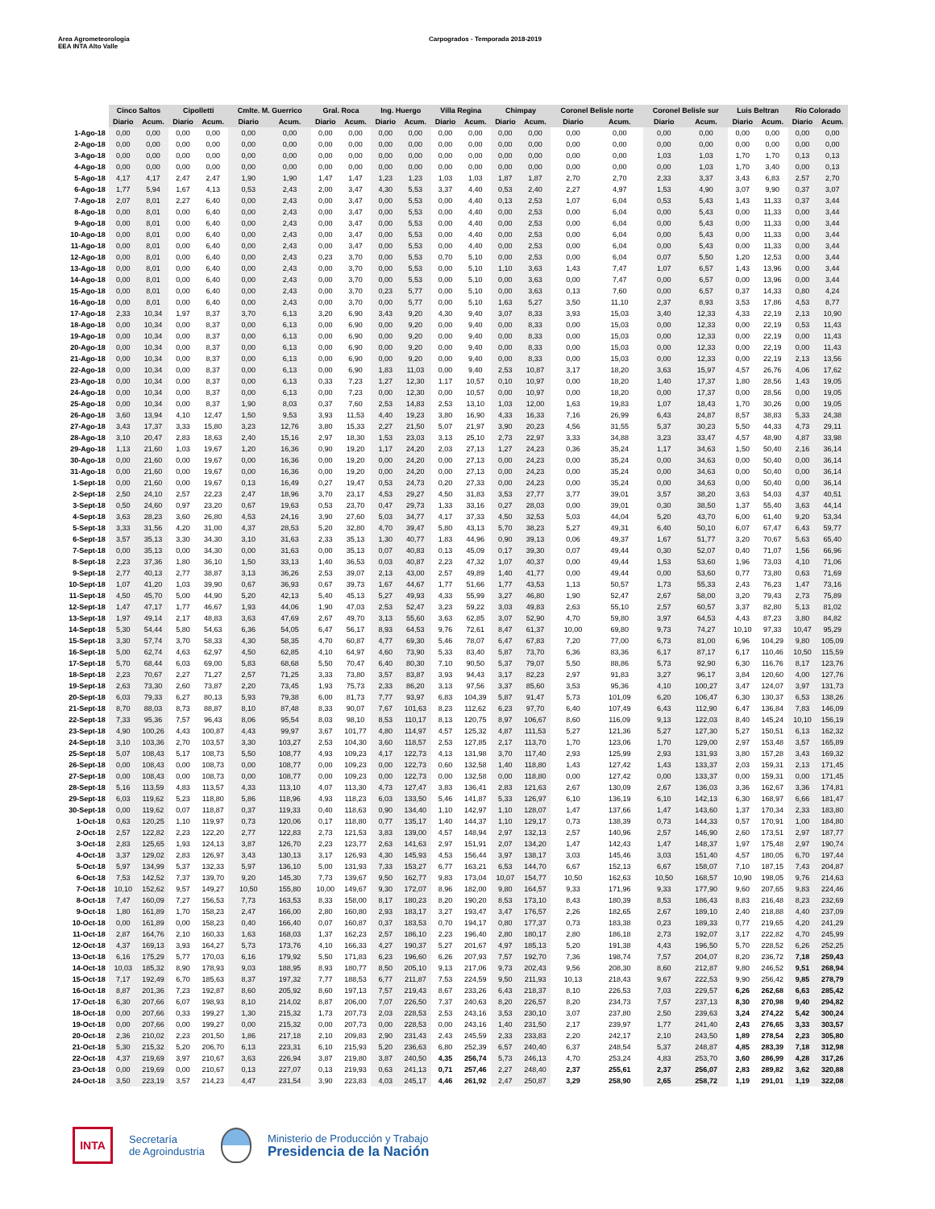Area Agrometeorologia
EEA INTA Alto Valle
Carpogrados - Temporada 2018-2019
| | Cinco Saltos | | Cipolletti | | Cmlte. M. Guerrico | | Gral. Roca | | Ing. Huergo | | Villa Regina | | Chimpay | | Coronel Belisle norte | | Coronel Belisle sur | | Luis Beltran | | Río Colorado | |
| --- | --- | --- | --- | --- | --- | --- | --- | --- | --- | --- | --- | --- | --- | --- | --- | --- | --- | --- | --- | --- | --- | --- |
| | Diario | Acum. | Diario | Acum. | Diario | Acum. | Diario | Acum. | Diario | Acum. | Diario | Acum. | Diario | Acum. | Diario | Acum. | Diario | Acum. | Diario | Acum. | Diario | Acum. |
| 1-Ago-18 | 0,00 | 0,00 | 0,00 | 0,00 | 0,00 | 0,00 | 0,00 | 0,00 | 0,00 | 0,00 | 0,00 | 0,00 | 0,00 | 0,00 | 0,00 | 0,00 | 0,00 | 0,00 | 0,00 | 0,00 | 0,00 | 0,00 |
| 2-Ago-18 | 0,00 | 0,00 | 0,00 | 0,00 | 0,00 | 0,00 | 0,00 | 0,00 | 0,00 | 0,00 | 0,00 | 0,00 | 0,00 | 0,00 | 0,00 | 0,00 | 0,00 | 0,00 | 0,00 | 0,00 | 0,00 | 0,00 |
| 3-Ago-18 | 0,00 | 0,00 | 0,00 | 0,00 | 0,00 | 0,00 | 0,00 | 0,00 | 0,00 | 0,00 | 0,00 | 0,00 | 0,00 | 0,00 | 0,00 | 0,00 | 1,03 | 1,03 | 1,70 | 1,70 | 0,13 | 0,13 |
| 4-Ago-18 | 0,00 | 0,00 | 0,00 | 0,00 | 0,00 | 0,00 | 0,00 | 0,00 | 0,00 | 0,00 | 0,00 | 0,00 | 0,00 | 0,00 | 0,00 | 0,00 | 0,00 | 1,03 | 1,70 | 3,40 | 0,00 | 0,13 |
| 5-Ago-18 | 4,17 | 4,17 | 2,47 | 2,47 | 1,90 | 1,90 | 1,47 | 1,47 | 1,23 | 1,23 | 1,03 | 1,03 | 1,87 | 1,87 | 2,70 | 2,70 | 2,33 | 3,37 | 3,43 | 6,83 | 2,57 | 2,70 |
| 6-Ago-18 | 1,77 | 5,94 | 1,67 | 4,13 | 0,53 | 2,43 | 2,00 | 3,47 | 4,30 | 5,53 | 3,37 | 4,40 | 0,53 | 2,40 | 2,27 | 4,97 | 1,53 | 4,90 | 3,07 | 9,90 | 0,37 | 3,07 |
| 7-Ago-18 | 2,07 | 8,01 | 2,27 | 6,40 | 0,00 | 2,43 | 0,00 | 3,47 | 0,00 | 5,53 | 0,00 | 4,40 | 0,13 | 2,53 | 1,07 | 6,04 | 0,53 | 5,43 | 1,43 | 11,33 | 0,37 | 3,44 |
| 8-Ago-18 | 0,00 | 8,01 | 0,00 | 6,40 | 0,00 | 2,43 | 0,00 | 3,47 | 0,00 | 5,53 | 0,00 | 4,40 | 0,00 | 2,53 | 0,00 | 6,04 | 0,00 | 5,43 | 0,00 | 11,33 | 0,00 | 3,44 |
| 9-Ago-18 | 0,00 | 8,01 | 0,00 | 6,40 | 0,00 | 2,43 | 0,00 | 3,47 | 0,00 | 5,53 | 0,00 | 4,40 | 0,00 | 2,53 | 0,00 | 6,04 | 0,00 | 5,43 | 0,00 | 11,33 | 0,00 | 3,44 |
| 10-Ago-18 | 0,00 | 8,01 | 0,00 | 6,40 | 0,00 | 2,43 | 0,00 | 3,47 | 0,00 | 5,53 | 0,00 | 4,40 | 0,00 | 2,53 | 0,00 | 6,04 | 0,00 | 5,43 | 0,00 | 11,33 | 0,00 | 3,44 |
| 11-Ago-18 | 0,00 | 8,01 | 0,00 | 6,40 | 0,00 | 2,43 | 0,00 | 3,47 | 0,00 | 5,53 | 0,00 | 4,40 | 0,00 | 2,53 | 0,00 | 6,04 | 0,00 | 5,43 | 0,00 | 11,33 | 0,00 | 3,44 |
| 12-Ago-18 | 0,00 | 8,01 | 0,00 | 6,40 | 0,00 | 2,43 | 0,23 | 3,70 | 0,00 | 5,53 | 0,70 | 5,10 | 0,00 | 2,53 | 0,00 | 6,04 | 0,07 | 5,50 | 1,20 | 12,53 | 0,00 | 3,44 |
| 13-Ago-18 | 0,00 | 8,01 | 0,00 | 6,40 | 0,00 | 2,43 | 0,00 | 3,70 | 0,00 | 5,53 | 0,00 | 5,10 | 1,10 | 3,63 | 1,43 | 7,47 | 1,07 | 6,57 | 1,43 | 13,96 | 0,00 | 3,44 |
| 14-Ago-18 | 0,00 | 8,01 | 0,00 | 6,40 | 0,00 | 2,43 | 0,00 | 3,70 | 0,00 | 5,53 | 0,00 | 5,10 | 0,00 | 3,63 | 0,00 | 7,47 | 0,00 | 6,57 | 0,00 | 13,96 | 0,00 | 3,44 |
| 15-Ago-18 | 0,00 | 8,01 | 0,00 | 6,40 | 0,00 | 2,43 | 0,00 | 3,70 | 0,23 | 5,77 | 0,00 | 5,10 | 0,00 | 3,63 | 0,13 | 7,60 | 0,00 | 6,57 | 0,37 | 14,33 | 0,80 | 4,24 |
| 16-Ago-18 | 0,00 | 8,01 | 0,00 | 6,40 | 0,00 | 2,43 | 0,00 | 3,70 | 0,00 | 5,77 | 0,00 | 5,10 | 1,63 | 5,27 | 3,50 | 11,10 | 2,37 | 8,93 | 3,53 | 17,86 | 4,53 | 8,77 |
| 17-Ago-18 | 2,33 | 10,34 | 1,97 | 8,37 | 3,70 | 6,13 | 3,20 | 6,90 | 3,43 | 9,20 | 4,30 | 9,40 | 3,07 | 8,33 | 3,93 | 15,03 | 3,40 | 12,33 | 4,33 | 22,19 | 2,13 | 10,90 |
| 18-Ago-18 | 0,00 | 10,34 | 0,00 | 8,37 | 0,00 | 6,13 | 0,00 | 6,90 | 0,00 | 9,20 | 0,00 | 9,40 | 0,00 | 8,33 | 0,00 | 15,03 | 0,00 | 12,33 | 0,00 | 22,19 | 0,53 | 11,43 |
| 19-Ago-18 | 0,00 | 10,34 | 0,00 | 8,37 | 0,00 | 6,13 | 0,00 | 6,90 | 0,00 | 9,20 | 0,00 | 9,40 | 0,00 | 8,33 | 0,00 | 15,03 | 0,00 | 12,33 | 0,00 | 22,19 | 0,00 | 11,43 |
| 20-Ago-18 | 0,00 | 10,34 | 0,00 | 8,37 | 0,00 | 6,13 | 0,00 | 6,90 | 0,00 | 9,20 | 0,00 | 9,40 | 0,00 | 8,33 | 0,00 | 15,03 | 0,00 | 12,33 | 0,00 | 22,19 | 0,00 | 11,43 |
| 21-Ago-18 | 0,00 | 10,34 | 0,00 | 8,37 | 0,00 | 6,13 | 0,00 | 6,90 | 0,00 | 9,20 | 0,00 | 9,40 | 0,00 | 8,33 | 0,00 | 15,03 | 0,00 | 12,33 | 0,00 | 22,19 | 2,13 | 13,56 |
| 22-Ago-18 | 0,00 | 10,34 | 0,00 | 8,37 | 0,00 | 6,13 | 0,00 | 6,90 | 1,83 | 11,03 | 0,00 | 9,40 | 2,53 | 10,87 | 3,17 | 18,20 | 3,63 | 15,97 | 4,57 | 26,76 | 4,06 | 17,62 |
| 23-Ago-18 | 0,00 | 10,34 | 0,00 | 8,37 | 0,00 | 6,13 | 0,33 | 7,23 | 1,27 | 12,30 | 1,17 | 10,57 | 0,10 | 10,97 | 0,00 | 18,20 | 1,40 | 17,37 | 1,80 | 28,56 | 1,43 | 19,05 |
| 24-Ago-18 | 0,00 | 10,34 | 0,00 | 8,37 | 0,00 | 6,13 | 0,00 | 7,23 | 0,00 | 12,30 | 0,00 | 10,57 | 0,00 | 10,97 | 0,00 | 18,20 | 0,00 | 17,37 | 0,00 | 28,56 | 0,00 | 19,05 |
| 25-Ago-18 | 0,00 | 10,34 | 0,00 | 8,37 | 1,90 | 8,03 | 0,37 | 7,60 | 2,53 | 14,83 | 2,53 | 13,10 | 1,03 | 12,00 | 1,63 | 19,83 | 1,07 | 18,43 | 1,70 | 30,26 | 0,00 | 19,05 |
| 26-Ago-18 | 3,60 | 13,94 | 4,10 | 12,47 | 1,50 | 9,53 | 3,93 | 11,53 | 4,40 | 19,23 | 3,80 | 16,90 | 4,33 | 16,33 | 7,16 | 26,99 | 6,43 | 24,87 | 8,57 | 38,83 | 5,33 | 24,38 |
| 27-Ago-18 | 3,43 | 17,37 | 3,33 | 15,80 | 3,23 | 12,76 | 3,80 | 15,33 | 2,27 | 21,50 | 5,07 | 21,97 | 3,90 | 20,23 | 4,56 | 31,55 | 5,37 | 30,23 | 5,50 | 44,33 | 4,73 | 29,11 |
| 28-Ago-18 | 3,10 | 20,47 | 2,83 | 18,63 | 2,40 | 15,16 | 2,97 | 18,30 | 1,53 | 23,03 | 3,13 | 25,10 | 2,73 | 22,97 | 3,33 | 34,88 | 3,23 | 33,47 | 4,57 | 48,90 | 4,87 | 33,98 |
| 29-Ago-18 | 1,13 | 21,60 | 1,03 | 19,67 | 1,20 | 16,36 | 0,90 | 19,20 | 1,17 | 24,20 | 2,03 | 27,13 | 1,27 | 24,23 | 0,36 | 35,24 | 1,17 | 34,63 | 1,50 | 50,40 | 2,16 | 36,14 |
| 30-Ago-18 | 0,00 | 21,60 | 0,00 | 19,67 | 0,00 | 16,36 | 0,00 | 19,20 | 0,00 | 24,20 | 0,00 | 27,13 | 0,00 | 24,23 | 0,00 | 35,24 | 0,00 | 34,63 | 0,00 | 50,40 | 0,00 | 36,14 |
| 31-Ago-18 | 0,00 | 21,60 | 0,00 | 19,67 | 0,00 | 16,36 | 0,00 | 19,20 | 0,00 | 24,20 | 0,00 | 27,13 | 0,00 | 24,23 | 0,00 | 35,24 | 0,00 | 34,63 | 0,00 | 50,40 | 0,00 | 36,14 |
| 1-Sept-18 | 0,00 | 21,60 | 0,00 | 19,67 | 0,13 | 16,49 | 0,27 | 19,47 | 0,53 | 24,73 | 0,20 | 27,33 | 0,00 | 24,23 | 0,00 | 35,24 | 0,00 | 34,63 | 0,00 | 50,40 | 0,00 | 36,14 |
| 2-Sept-18 | 2,50 | 24,10 | 2,57 | 22,23 | 2,47 | 18,96 | 3,70 | 23,17 | 4,53 | 29,27 | 4,50 | 31,83 | 3,53 | 27,77 | 3,77 | 39,01 | 3,57 | 38,20 | 3,63 | 54,03 | 4,37 | 40,51 |
| 3-Sept-18 | 0,50 | 24,60 | 0,97 | 23,20 | 0,67 | 19,63 | 0,53 | 23,70 | 0,47 | 29,73 | 1,33 | 33,16 | 0,27 | 28,03 | 0,00 | 39,01 | 0,30 | 38,50 | 1,37 | 55,40 | 3,63 | 44,14 |
| 4-Sept-18 | 3,63 | 28,23 | 3,60 | 26,80 | 4,53 | 24,16 | 3,90 | 27,60 | 5,03 | 34,77 | 4,17 | 37,33 | 4,50 | 32,53 | 5,03 | 44,04 | 5,20 | 43,70 | 6,00 | 61,40 | 9,20 | 53,34 |
| 5-Sept-18 | 3,33 | 31,56 | 4,20 | 31,00 | 4,37 | 28,53 | 5,20 | 32,80 | 4,70 | 39,47 | 5,80 | 43,13 | 5,70 | 38,23 | 5,27 | 49,31 | 6,40 | 50,10 | 6,07 | 67,47 | 6,43 | 59,77 |
| 6-Sept-18 | 3,57 | 35,13 | 3,30 | 34,30 | 3,10 | 31,63 | 2,33 | 35,13 | 1,30 | 40,77 | 1,83 | 44,96 | 0,90 | 39,13 | 0,06 | 49,37 | 1,67 | 51,77 | 3,20 | 70,67 | 5,63 | 65,40 |
| 7-Sept-18 | 0,00 | 35,13 | 0,00 | 34,30 | 0,00 | 31,63 | 0,00 | 35,13 | 0,07 | 40,83 | 0,13 | 45,09 | 0,17 | 39,30 | 0,07 | 49,44 | 0,30 | 52,07 | 0,40 | 71,07 | 1,56 | 66,96 |
| 8-Sept-18 | 2,23 | 37,36 | 1,80 | 36,10 | 1,50 | 33,13 | 1,40 | 36,53 | 0,03 | 40,87 | 2,23 | 47,32 | 1,07 | 40,37 | 0,00 | 49,44 | 1,53 | 53,60 | 1,96 | 73,03 | 4,10 | 71,06 |
| 9-Sept-18 | 2,77 | 40,13 | 2,77 | 38,87 | 3,13 | 36,26 | 2,53 | 39,07 | 2,13 | 43,00 | 2,57 | 49,89 | 1,40 | 41,77 | 0,00 | 49,44 | 0,00 | 53,60 | 0,77 | 73,80 | 0,63 | 71,69 |
| 10-Sept-18 | 1,07 | 41,20 | 1,03 | 39,90 | 0,67 | 36,93 | 0,67 | 39,73 | 1,67 | 44,67 | 1,77 | 51,66 | 1,77 | 43,53 | 1,13 | 50,57 | 1,73 | 55,33 | 2,43 | 76,23 | 1,47 | 73,16 |
| 11-Sept-18 | 4,50 | 45,70 | 5,00 | 44,90 | 5,20 | 42,13 | 5,40 | 45,13 | 5,27 | 49,93 | 4,33 | 55,99 | 3,27 | 46,80 | 1,90 | 52,47 | 2,67 | 58,00 | 3,20 | 79,43 | 2,73 | 75,89 |
| 12-Sept-18 | 1,47 | 47,17 | 1,77 | 46,67 | 1,93 | 44,06 | 1,90 | 47,03 | 2,53 | 52,47 | 3,23 | 59,22 | 3,03 | 49,83 | 2,63 | 55,10 | 2,57 | 60,57 | 3,37 | 82,80 | 5,13 | 81,02 |
| 13-Sept-18 | 1,97 | 49,14 | 2,17 | 48,83 | 3,63 | 47,69 | 2,67 | 49,70 | 3,13 | 55,60 | 3,63 | 62,85 | 3,07 | 52,90 | 4,70 | 59,80 | 3,97 | 64,53 | 4,43 | 87,23 | 3,80 | 84,82 |
| 14-Sept-18 | 5,30 | 54,44 | 5,80 | 54,63 | 6,36 | 54,05 | 6,47 | 56,17 | 8,93 | 64,53 | 9,76 | 72,61 | 8,47 | 61,37 | 10,00 | 69,80 | 9,73 | 74,27 | 10,10 | 97,33 | 10,47 | 95,29 |
| 15-Sept-18 | 3,30 | 57,74 | 3,70 | 58,33 | 4,30 | 58,35 | 4,70 | 60,87 | 4,77 | 69,30 | 5,46 | 78,07 | 6,47 | 67,83 | 7,20 | 77,00 | 6,73 | 81,00 | 6,96 | 104,29 | 9,80 | 105,09 |
| 16-Sept-18 | 5,00 | 62,74 | 4,63 | 62,97 | 4,50 | 62,85 | 4,10 | 64,97 | 4,60 | 73,90 | 5,33 | 83,40 | 5,87 | 73,70 | 6,36 | 83,36 | 6,17 | 87,17 | 6,17 | 110,46 | 10,50 | 115,59 |
| 17-Sept-18 | 5,70 | 68,44 | 6,03 | 69,00 | 5,83 | 68,68 | 5,50 | 70,47 | 6,40 | 80,30 | 7,10 | 90,50 | 5,37 | 79,07 | 5,50 | 88,86 | 5,73 | 92,90 | 6,30 | 116,76 | 8,17 | 123,76 |
| 18-Sept-18 | 2,23 | 70,67 | 2,27 | 71,27 | 2,57 | 71,25 | 3,33 | 73,80 | 3,57 | 83,87 | 3,93 | 94,43 | 3,17 | 82,23 | 2,97 | 91,83 | 3,27 | 96,17 | 3,84 | 120,60 | 4,00 | 127,76 |
| 19-Sept-18 | 2,63 | 73,30 | 2,60 | 73,87 | 2,20 | 73,45 | 1,93 | 75,73 | 2,33 | 86,20 | 3,13 | 97,56 | 3,37 | 85,60 | 3,53 | 95,36 | 4,10 | 100,27 | 3,47 | 124,07 | 3,97 | 131,73 |
| 20-Sept-18 | 6,03 | 79,33 | 6,27 | 80,13 | 5,93 | 79,38 | 6,00 | 81,73 | 7,77 | 93,97 | 6,83 | 104,39 | 5,87 | 91,47 | 5,73 | 101,09 | 6,20 | 106,47 | 6,30 | 130,37 | 6,53 | 138,26 |
| 21-Sept-18 | 8,70 | 88,03 | 8,73 | 88,87 | 8,10 | 87,48 | 8,33 | 90,07 | 7,67 | 101,63 | 8,23 | 112,62 | 6,23 | 97,70 | 6,40 | 107,49 | 6,43 | 112,90 | 6,47 | 136,84 | 7,83 | 146,09 |
| 22-Sept-18 | 7,33 | 95,36 | 7,57 | 96,43 | 8,06 | 95,54 | 8,03 | 98,10 | 8,53 | 110,17 | 8,13 | 120,75 | 8,97 | 106,67 | 8,60 | 116,09 | 9,13 | 122,03 | 8,40 | 145,24 | 10,10 | 156,19 |
| 23-Sept-18 | 4,90 | 100,26 | 4,43 | 100,87 | 4,43 | 99,97 | 3,67 | 101,77 | 4,80 | 114,97 | 4,57 | 125,32 | 4,87 | 111,53 | 5,27 | 121,36 | 5,27 | 127,30 | 5,27 | 150,51 | 6,13 | 162,32 |
| 24-Sept-18 | 3,10 | 103,36 | 2,70 | 103,57 | 3,30 | 103,27 | 2,53 | 104,30 | 3,60 | 118,57 | 2,53 | 127,85 | 2,17 | 113,70 | 1,70 | 123,06 | 1,70 | 129,00 | 2,97 | 153,48 | 3,57 | 165,89 |
| 25-Sept-18 | 5,07 | 108,43 | 5,17 | 108,73 | 5,50 | 108,77 | 4,93 | 109,23 | 4,17 | 122,73 | 4,13 | 131,98 | 3,70 | 117,40 | 2,93 | 125,99 | 2,93 | 131,93 | 3,80 | 157,28 | 3,43 | 169,32 |
| 26-Sept-18 | 0,00 | 108,43 | 0,00 | 108,73 | 0,00 | 108,77 | 0,00 | 109,23 | 0,00 | 122,73 | 0,60 | 132,58 | 1,40 | 118,80 | 1,43 | 127,42 | 1,43 | 133,37 | 2,03 | 159,31 | 2,13 | 171,45 |
| 27-Sept-18 | 0,00 | 108,43 | 0,00 | 108,73 | 0,00 | 108,77 | 0,00 | 109,23 | 0,00 | 122,73 | 0,00 | 132,58 | 0,00 | 118,80 | 0,00 | 127,42 | 0,00 | 133,37 | 0,00 | 159,31 | 0,00 | 171,45 |
| 28-Sept-18 | 5,16 | 113,59 | 4,83 | 113,57 | 4,33 | 113,10 | 4,07 | 113,30 | 4,73 | 127,47 | 3,83 | 136,41 | 2,83 | 121,63 | 2,67 | 130,09 | 2,67 | 136,03 | 3,36 | 162,67 | 3,36 | 174,81 |
| 29-Sept-18 | 6,03 | 119,62 | 5,23 | 118,80 | 5,86 | 118,96 | 4,93 | 118,23 | 6,03 | 133,50 | 5,46 | 141,87 | 5,33 | 126,97 | 6,10 | 136,19 | 6,10 | 142,13 | 6,30 | 168,97 | 6,66 | 181,47 |
| 30-Sept-18 | 0,00 | 119,62 | 0,07 | 118,87 | 0,37 | 119,33 | 0,40 | 118,63 | 0,90 | 134,40 | 1,10 | 142,97 | 1,10 | 128,07 | 1,47 | 137,66 | 1,47 | 143,60 | 1,37 | 170,34 | 2,33 | 183,80 |
| 1-Oct-18 | 0,63 | 120,25 | 1,10 | 119,97 | 0,73 | 120,06 | 0,17 | 118,80 | 0,77 | 135,17 | 1,40 | 144,37 | 1,10 | 129,17 | 0,73 | 138,39 | 0,73 | 144,33 | 0,57 | 170,91 | 1,00 | 184,80 |
| 2-Oct-18 | 2,57 | 122,82 | 2,23 | 122,20 | 2,77 | 122,83 | 2,73 | 121,53 | 3,83 | 139,00 | 4,57 | 148,94 | 2,97 | 132,13 | 2,57 | 140,96 | 2,57 | 146,90 | 2,60 | 173,51 | 2,97 | 187,77 |
| 3-Oct-18 | 2,83 | 125,65 | 1,93 | 124,13 | 3,87 | 126,70 | 2,23 | 123,77 | 2,63 | 141,63 | 2,97 | 151,91 | 2,07 | 134,20 | 1,47 | 142,43 | 1,47 | 148,37 | 1,97 | 175,48 | 2,97 | 190,74 |
| 4-Oct-18 | 3,37 | 129,02 | 2,83 | 126,97 | 3,43 | 130,13 | 3,17 | 126,93 | 4,30 | 145,93 | 4,53 | 156,44 | 3,97 | 138,17 | 3,03 | 145,46 | 3,03 | 151,40 | 4,57 | 180,05 | 6,70 | 197,44 |
| 5-Oct-18 | 5,97 | 134,99 | 5,37 | 132,33 | 5,97 | 136,10 | 5,00 | 131,93 | 7,33 | 153,27 | 6,77 | 163,21 | 6,53 | 144,70 | 6,67 | 152,13 | 6,67 | 158,07 | 7,10 | 187,15 | 7,43 | 204,87 |
| 6-Oct-18 | 7,53 | 142,52 | 7,37 | 139,70 | 9,20 | 145,30 | 7,73 | 139,67 | 9,50 | 162,77 | 9,83 | 173,04 | 10,07 | 154,77 | 10,50 | 162,63 | 10,50 | 168,57 | 10,90 | 198,05 | 9,76 | 214,63 |
| 7-Oct-18 | 10,10 | 152,62 | 9,57 | 149,27 | 10,50 | 155,80 | 10,00 | 149,67 | 9,30 | 172,07 | 8,96 | 182,00 | 9,80 | 164,57 | 9,33 | 171,96 | 9,33 | 177,90 | 9,60 | 207,65 | 9,83 | 224,46 |
| 8-Oct-18 | 7,47 | 160,09 | 7,27 | 156,53 | 7,73 | 163,53 | 8,33 | 158,00 | 8,17 | 180,23 | 8,20 | 190,20 | 8,53 | 173,10 | 8,43 | 180,39 | 8,53 | 186,43 | 8,83 | 216,48 | 8,23 | 232,69 |
| 9-Oct-18 | 1,80 | 161,89 | 1,70 | 158,23 | 2,47 | 166,00 | 2,80 | 160,80 | 2,93 | 183,17 | 3,27 | 193,47 | 3,47 | 176,57 | 2,26 | 182,65 | 2,67 | 189,10 | 2,40 | 218,88 | 4,40 | 237,09 |
| 10-Oct-18 | 0,00 | 161,89 | 0,00 | 158,23 | 0,40 | 166,40 | 0,07 | 160,87 | 0,37 | 183,53 | 0,70 | 194,17 | 0,80 | 177,37 | 0,73 | 183,38 | 0,23 | 189,33 | 0,77 | 219,65 | 4,20 | 241,29 |
| 11-Oct-18 | 2,87 | 164,76 | 2,10 | 160,33 | 1,63 | 168,03 | 1,37 | 162,23 | 2,57 | 186,10 | 2,23 | 196,40 | 2,80 | 180,17 | 2,80 | 186,18 | 2,73 | 192,07 | 3,17 | 222,82 | 4,70 | 245,99 |
| 12-Oct-18 | 4,37 | 169,13 | 3,93 | 164,27 | 5,73 | 173,76 | 4,10 | 166,33 | 4,27 | 190,37 | 5,27 | 201,67 | 4,97 | 185,13 | 5,20 | 191,38 | 4,43 | 196,50 | 5,70 | 228,52 | 6,26 | 252,25 |
| 13-Oct-18 | 6,16 | 175,29 | 5,77 | 170,03 | 6,16 | 179,92 | 5,50 | 171,83 | 6,23 | 196,60 | 6,26 | 207,93 | 7,57 | 192,70 | 7,36 | 198,74 | 7,57 | 204,07 | 8,20 | 236,72 | 7,18 | 259,43 |
| 14-Oct-18 | 10,03 | 185,32 | 8,90 | 178,93 | 9,03 | 188,95 | 8,93 | 180,77 | 8,50 | 205,10 | 9,13 | 217,06 | 9,73 | 202,43 | 9,56 | 208,30 | 8,60 | 212,87 | 9,80 | 246,52 | 9,51 | 268,94 |
| 15-Oct-18 | 7,17 | 192,49 | 6,70 | 185,63 | 8,37 | 197,32 | 7,77 | 188,53 | 6,77 | 211,87 | 7,53 | 224,59 | 9,50 | 211,93 | 10,13 | 218,43 | 9,67 | 222,53 | 9,90 | 256,42 | 9,85 | 278,79 |
| 16-Oct-18 | 8,87 | 201,36 | 7,23 | 192,87 | 8,60 | 205,92 | 8,60 | 197,13 | 7,57 | 219,43 | 8,67 | 233,26 | 6,43 | 218,37 | 8,10 | 226,53 | 7,03 | 229,57 | 6,26 | 262,68 | 6,63 | 285,42 |
| 17-Oct-18 | 6,30 | 207,66 | 6,07 | 198,93 | 8,10 | 214,02 | 8,87 | 206,00 | 7,07 | 226,50 | 7,37 | 240,63 | 8,20 | 226,57 | 8,20 | 234,73 | 7,57 | 237,13 | 8,30 | 270,98 | 9,40 | 294,82 |
| 18-Oct-18 | 0,00 | 207,66 | 0,33 | 199,27 | 1,30 | 215,32 | 1,73 | 207,73 | 2,03 | 228,53 | 2,53 | 243,16 | 3,53 | 230,10 | 3,07 | 237,80 | 2,50 | 239,63 | 3,24 | 274,22 | 5,42 | 300,24 |
| 19-Oct-18 | 0,00 | 207,66 | 0,00 | 199,27 | 0,00 | 215,32 | 0,00 | 207,73 | 0,00 | 228,53 | 0,00 | 243,16 | 1,40 | 231,50 | 2,17 | 239,97 | 1,77 | 241,40 | 2,43 | 276,65 | 3,33 | 303,57 |
| 20-Oct-18 | 2,36 | 210,02 | 2,23 | 201,50 | 1,86 | 217,18 | 2,10 | 209,83 | 2,90 | 231,43 | 2,43 | 245,59 | 2,33 | 233,83 | 2,20 | 242,17 | 2,10 | 243,50 | 1,89 | 278,54 | 2,23 | 305,80 |
| 21-Oct-18 | 5,30 | 215,32 | 5,20 | 206,70 | 6,13 | 223,31 | 6,10 | 215,93 | 5,20 | 236,63 | 6,80 | 252,39 | 6,57 | 240,40 | 6,37 | 248,54 | 5,37 | 248,87 | 4,85 | 283,39 | 7,18 | 312,98 |
| 22-Oct-18 | 4,37 | 219,69 | 3,97 | 210,67 | 3,63 | 226,94 | 3,87 | 219,80 | 3,87 | 240,50 | 4,35 | 256,74 | 5,73 | 246,13 | 4,70 | 253,24 | 4,83 | 253,70 | 3,60 | 286,99 | 4,28 | 317,26 |
| 23-Oct-18 | 0,00 | 219,69 | 0,00 | 210,67 | 0,13 | 227,07 | 0,13 | 219,93 | 0,63 | 241,13 | 0,71 | 257,46 | 2,27 | 248,40 | 2,37 | 255,61 | 2,37 | 256,07 | 2,83 | 289,82 | 3,62 | 320,88 |
| 24-Oct-18 | 3,50 | 223,19 | 3,57 | 214,23 | 4,47 | 231,54 | 3,90 | 223,83 | 4,03 | 245,17 | 4,46 | 261,92 | 2,47 | 250,87 | 3,29 | 258,90 | 2,65 | 258,72 | 1,19 | 291,01 | 1,19 | 322,08 |
INTA
Secretaría
de Agroindustria
Ministerio de Producción y Trabajo
Presidencia de la Nación